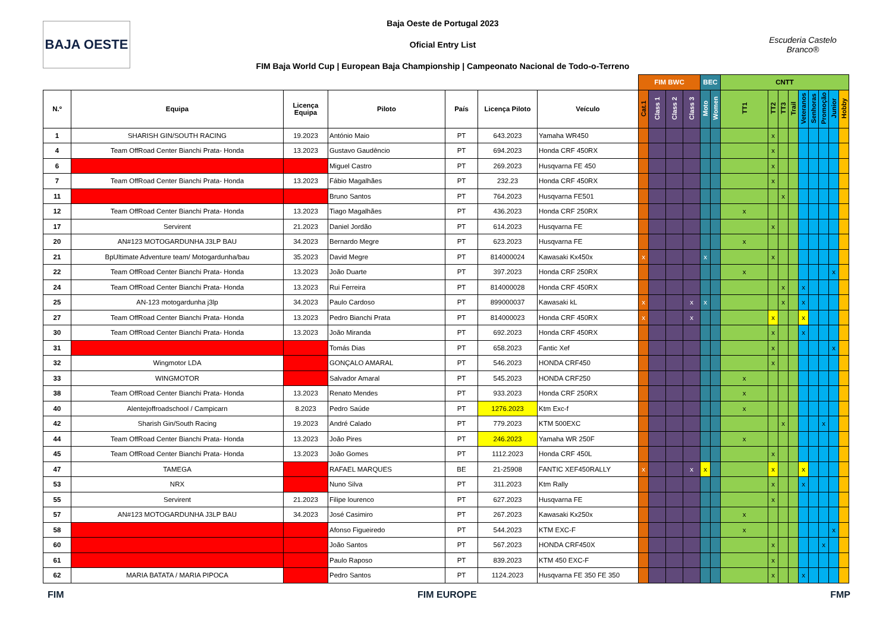BAJA OESTE
Baja Oeste de Portugal 2023
Oficial Entry List
FIM Baja World Cup | European Baja Championship | Campeonato Nacional de Todo-o-Terreno
Escuderia Castelo Branco®
| | | | | | | | FIM BWC | | | | BEC | | CNTT | | | | | | | | |
| --- | --- | --- | --- | --- | --- | --- | --- | --- | --- | --- | --- | --- | --- | --- | --- | --- | --- | --- | --- | --- | --- |
| N.º | Equipa | Licença Equipa | Piloto | País | Licença Piloto | Veículo | Cat.1 | Class 1 | Class 2 | Class 3 | Moto | Women | TT1 | TT2 | TT3 | Trail | Veteranos | Senhoras | Promoção | Junior | Hobby |
| 1 | SHARISH GIN/SOUTH RACING | 19.2023 | António Maio | PT | 643.2023 | Yamaha WR450 | | | | | | | | x | | | | | | | |
| 4 | Team OffRoad Center Bianchi Prata- Honda | 13.2023 | Gustavo Gaudêncio | PT | 694.2023 | Honda CRF 450RX | | | | | | | | x | | | | | | | |
| 6 | | | Miguel Castro | PT | 269.2023 | Husqvarna FE 450 | | | | | | | | x | | | | | | | |
| 7 | Team OffRoad Center Bianchi Prata- Honda | 13.2023 | Fábio Magalhães | PT | 232.23 | Honda CRF 450RX | | | | | | | | x | | | | | | | |
| 11 | | | Bruno Santos | PT | 764.2023 | Husqvarna FE501 | | | | | | | | | x | | | | | | |
| 12 | Team OffRoad Center Bianchi Prata- Honda | 13.2023 | Tiago Magalhães | PT | 436.2023 | Honda CRF 250RX | | | | | | | x | | | | | | | | |
| 17 | Servirent | 21.2023 | Daniel Jordão | PT | 614.2023 | Husqvarna FE | | | | | | | | x | | | | | | | |
| 20 | AN#123 MOTOGARDUNHA J3LP BAU | 34.2023 | Bernardo Megre | PT | 623.2023 | Husqvarna FE | | | | | | | x | | | | | | | | |
| 21 | BpUltimate Adventure team/ Motogardunha/bau | 35.2023 | David Megre | PT | 814000024 | Kawasaki Kx450x | x | | | | x | | | x | | | | | | | |
| 22 | Team OffRoad Center Bianchi Prata- Honda | 13.2023 | João Duarte | PT | 397.2023 | Honda CRF 250RX | | | | | | | x | | | | | | | x | |
| 24 | Team OffRoad Center Bianchi Prata- Honda | 13.2023 | Rui Ferreira | PT | 814000028 | Honda CRF 450RX | | | | | | | | | x | | x | | | | |
| 25 | AN-123 motogardunha j3lp | 34.2023 | Paulo Cardoso | PT | 899000037 | Kawasaki kL | x | | | x | x | | | | x | | x | | | | |
| 27 | Team OffRoad Center Bianchi Prata- Honda | 13.2023 | Pedro Bianchi Prata | PT | 814000023 | Honda CRF 450RX | x | | | x | | | | x | | | x | | | | |
| 30 | Team OffRoad Center Bianchi Prata- Honda | 13.2023 | João Miranda | PT | 692.2023 | Honda CRF 450RX | | | | | | | | x | | | x | | | | |
| 31 | | | Tomás Dias | PT | 658.2023 | Fantic Xef | | | | | | | | x | | | | | | x | |
| 32 | Wingmotor LDA | | GONÇALO AMARAL | PT | 546.2023 | HONDA CRF450 | | | | | | | | x | | | | | | | |
| 33 | WINGMOTOR | | Salvador Amaral | PT | 545.2023 | HONDA CRF250 | | | | | | | x | | | | | | | | |
| 38 | Team OffRoad Center Bianchi Prata- Honda | 13.2023 | Renato Mendes | PT | 933.2023 | Honda CRF 250RX | | | | | | | x | | | | | | | | |
| 40 | Alentejoffroadschool / Campicarn | 8.2023 | Pedro Saúde | PT | 1276.2023 | Ktm Exc-f | | | | | | | x | | | | | | | | |
| 42 | Sharish Gin/South Racing | 19.2023 | André Calado | PT | 779.2023 | KTM 500EXC | | | | | | | | | x | | | | x | | |
| 44 | Team OffRoad Center Bianchi Prata- Honda | 13.2023 | João Pires | PT | 246.2023 | Yamaha WR 250F | | | | | | | x | | | | | | | | |
| 45 | Team OffRoad Center Bianchi Prata- Honda | 13.2023 | João Gomes | PT | 1112.2023 | Honda CRF 450L | | | | | | | | x | | | | | | | |
| 47 | TAMEGA | | RAFAEL MARQUES | BE | 21-25908 | FANTIC XEF450RALLY | x | | | x | x | | | x | | | x | | | | |
| 53 | NRX | | Nuno Silva | PT | 311.2023 | Ktm Rally | | | | | | | | x | | | x | | | | |
| 55 | Servirent | 21.2023 | Filipe lourenco | PT | 627.2023 | Husqvarna FE | | | | | | | | x | | | | | | | |
| 57 | AN#123 MOTOGARDUNHA J3LP BAU | 34.2023 | José Casimiro | PT | 267.2023 | Kawasaki Kx250x | | | | | | | x | | | | | | | | |
| 58 | | | Afonso Figueiredo | PT | 544.2023 | KTM EXC-F | | | | | | | x | | | | | | | x | |
| 60 | | | João Santos | PT | 567.2023 | HONDA CRF450X | | | | | | | | x | | | | | x | | |
| 61 | | | Paulo Raposo | PT | 839.2023 | KTM 450 EXC-F | | | | | | | | x | | | | | | | |
| 62 | MARIA BATATA / MARIA PIPOCA | | Pedro Santos | PT | 1124.2023 | Husqvarna FE 350 FE 350 | | | | | | | | x | | | x | | | | |
FIM FIM EUROPE FMP